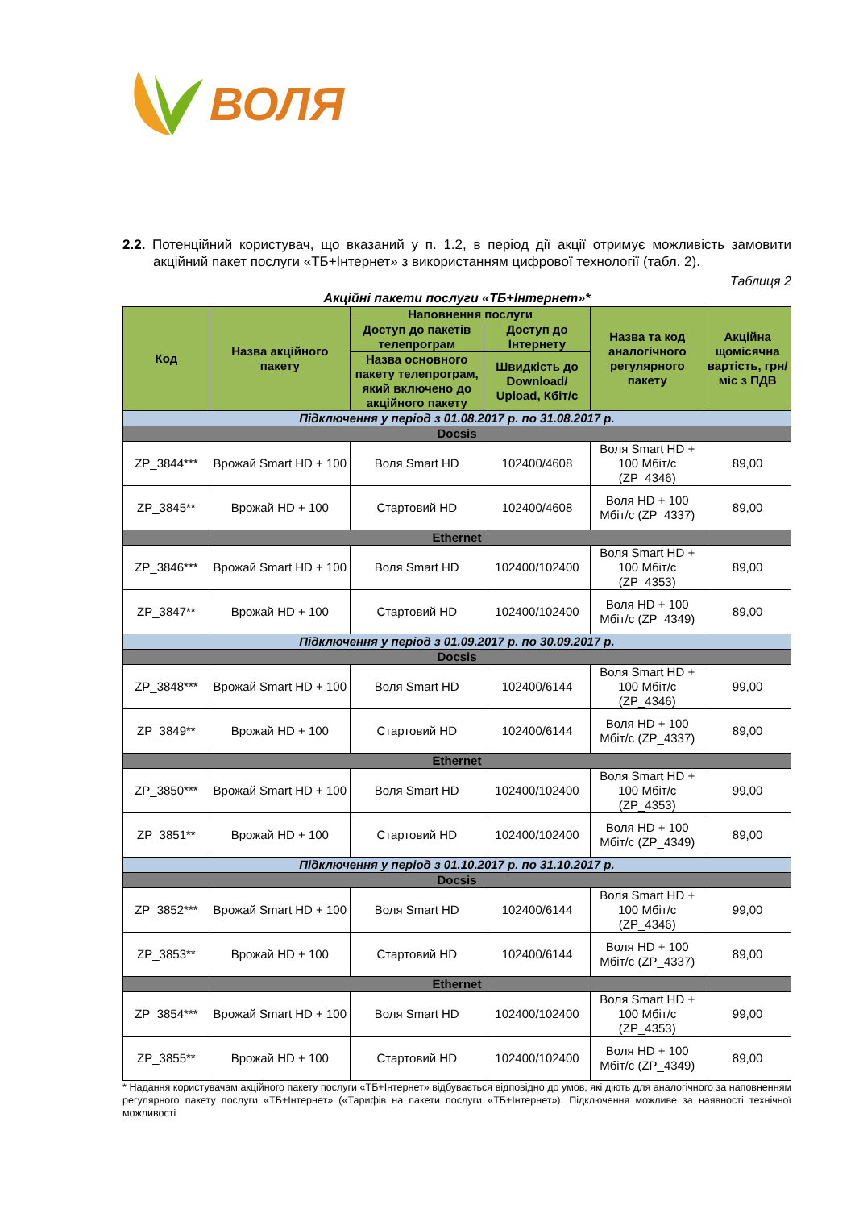ВОЛЯ
2.2. Потенційний користувач, що вказаний у п. 1.2, в період дії акції отримує можливість замовити акційний пакет послуги «ТБ+Інтернет» з використанням цифрової технології (табл. 2).
Таблиця 2
Акційні пакети послуги «ТБ+Інтернет»*
| Код | Назва акційного пакету | Наповнення послуги | | Назва та код аналогічного регулярного пакету | Акційна щомісячна вартість, грн/міс з ПДВ |
| --- | --- | --- | --- | --- | --- |
| | | Доступ до пакетів телепрограм | Доступ до Інтернету | | |
| | | Назва основного пакету телепрограм, який включено до акційного пакету | Швидкість до Download/ Upload, Кбіт/с | | |
| Підключення у період з 01.08.2017 р. по 31.08.2017 р. | | | | | |
| Docsis | | | | | |
| ZP_3844*** | Врожай Smart HD + 100 | Воля Smart HD | 102400/4608 | Воля Smart HD + 100 Мбіт/с (ZP_4346) | 89,00 |
| ZP_3845** | Врожай HD + 100 | Стартовий HD | 102400/4608 | Воля HD + 100 Мбіт/с (ZP_4337) | 89,00 |
| Ethernet | | | | | |
| ZP_3846*** | Врожай Smart HD + 100 | Воля Smart HD | 102400/102400 | Воля Smart HD + 100 Мбіт/с (ZP_4353) | 89,00 |
| ZP_3847** | Врожай HD + 100 | Стартовий HD | 102400/102400 | Воля HD + 100 Мбіт/с (ZP_4349) | 89,00 |
| Підключення у період з 01.09.2017 р. по 30.09.2017 р. | | | | | |
| Docsis | | | | | |
| ZP_3848*** | Врожай Smart HD + 100 | Воля Smart HD | 102400/6144 | Воля Smart HD + 100 Мбіт/с (ZP_4346) | 99,00 |
| ZP_3849** | Врожай HD + 100 | Стартовий HD | 102400/6144 | Воля HD + 100 Мбіт/с (ZP_4337) | 89,00 |
| Ethernet | | | | | |
| ZP_3850*** | Врожай Smart HD + 100 | Воля Smart HD | 102400/102400 | Воля Smart HD + 100 Мбіт/с (ZP_4353) | 99,00 |
| ZP_3851** | Врожай HD + 100 | Стартовий HD | 102400/102400 | Воля HD + 100 Мбіт/с (ZP_4349) | 89,00 |
| Підключення у період з 01.10.2017 р. по 31.10.2017 р. | | | | | |
| Docsis | | | | | |
| ZP_3852*** | Врожай Smart HD + 100 | Воля Smart HD | 102400/6144 | Воля Smart HD + 100 Мбіт/с (ZP_4346) | 99,00 |
| ZP_3853** | Врожай HD + 100 | Стартовий HD | 102400/6144 | Воля HD + 100 Мбіт/с (ZP_4337) | 89,00 |
| Ethernet | | | | | |
| ZP_3854*** | Врожай Smart HD + 100 | Воля Smart HD | 102400/102400 | Воля Smart HD + 100 Мбіт/с (ZP_4353) | 99,00 |
| ZP_3855** | Врожай HD + 100 | Стартовий HD | 102400/102400 | Воля HD + 100 Мбіт/с (ZP_4349) | 89,00 |
* Надання користувачам акційного пакету послуги «ТБ+Інтернет» відбувається відповідно до умов, які діють для аналогічного за наповненням регулярного пакету послуги «ТБ+Інтернет» («Тарифів на пакети послуги «ТБ+Інтернет»). Підключення можливе за наявності технічної можливості